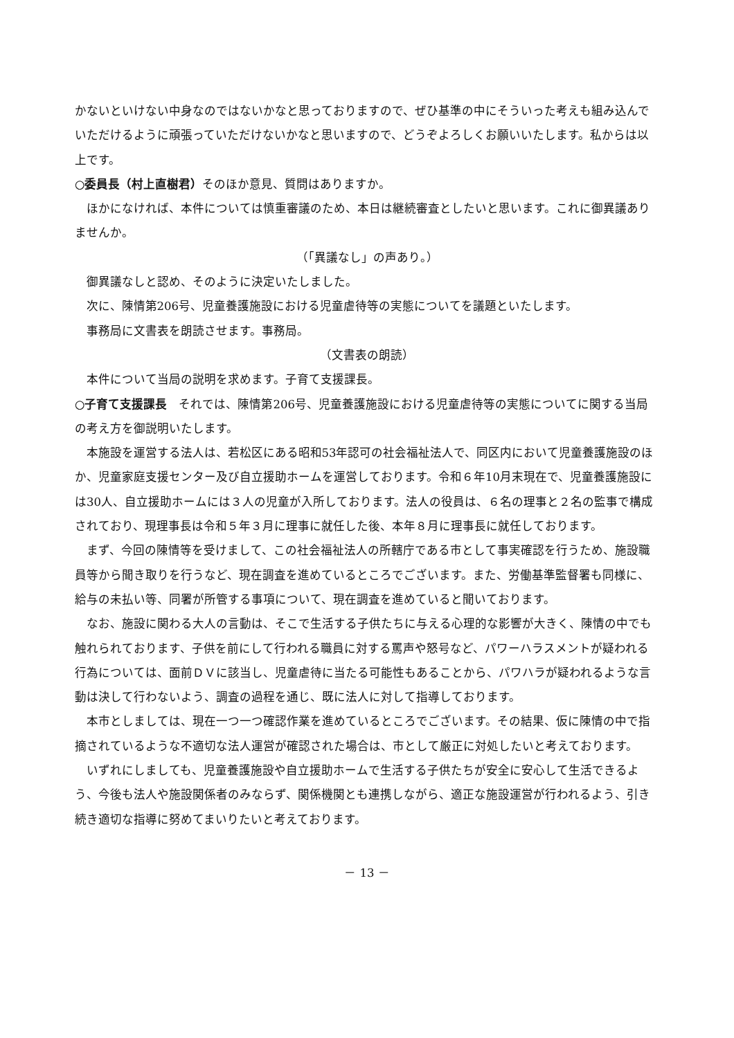かないといけない中身なのではないかなと思っておりますので、ぜひ基準の中にそういった考えも組み込んでいただけるように頑張っていただけないかなと思いますので、どうぞよろしくお願いいたします。私からは以上です。
○委員長（村上直樹君）そのほか意見、質問はありますか。
ほかになければ、本件については慎重審議のため、本日は継続審査としたいと思います。これに御異議ありませんか。
（「異議なし」の声あり。）
御異議なしと認め、そのように決定いたしました。
次に、陳情第206号、児童養護施設における児童虐待等の実態についてを議題といたします。
事務局に文書表を朗読させます。事務局。
（文書表の朗読）
本件について当局の説明を求めます。子育て支援課長。
○子育て支援課長　それでは、陳情第206号、児童養護施設における児童虐待等の実態についてに関する当局の考え方を御説明いたします。
本施設を運営する法人は、若松区にある昭和53年認可の社会福祉法人で、同区内において児童養護施設のほか、児童家庭支援センター及び自立援助ホームを運営しております。令和６年10月末現在で、児童養護施設には30人、自立援助ホームには３人の児童が入所しております。法人の役員は、６名の理事と２名の監事で構成されており、現理事長は令和５年３月に理事に就任した後、本年８月に理事長に就任しております。
まず、今回の陳情等を受けまして、この社会福祉法人の所轄庁である市として事実確認を行うため、施設職員等から聞き取りを行うなど、現在調査を進めているところでございます。また、労働基準監督署も同様に、給与の未払い等、同署が所管する事項について、現在調査を進めていると聞いております。
なお、施設に関わる大人の言動は、そこで生活する子供たちに与える心理的な影響が大きく、陳情の中でも触れられております、子供を前にして行われる職員に対する罵声や怒号など、パワーハラスメントが疑われる行為については、面前ＤＶに該当し、児童虐待に当たる可能性もあることから、パワハラが疑われるような言動は決して行わないよう、調査の過程を通じ、既に法人に対して指導しております。
本市としましては、現在一つ一つ確認作業を進めているところでございます。その結果、仮に陳情の中で指摘されているような不適切な法人運営が確認された場合は、市として厳正に対処したいと考えております。
いずれにしましても、児童養護施設や自立援助ホームで生活する子供たちが安全に安心して生活できるよう、今後も法人や施設関係者のみならず、関係機関とも連携しながら、適正な施設運営が行われるよう、引き続き適切な指導に努めてまいりたいと考えております。
－ 13 －